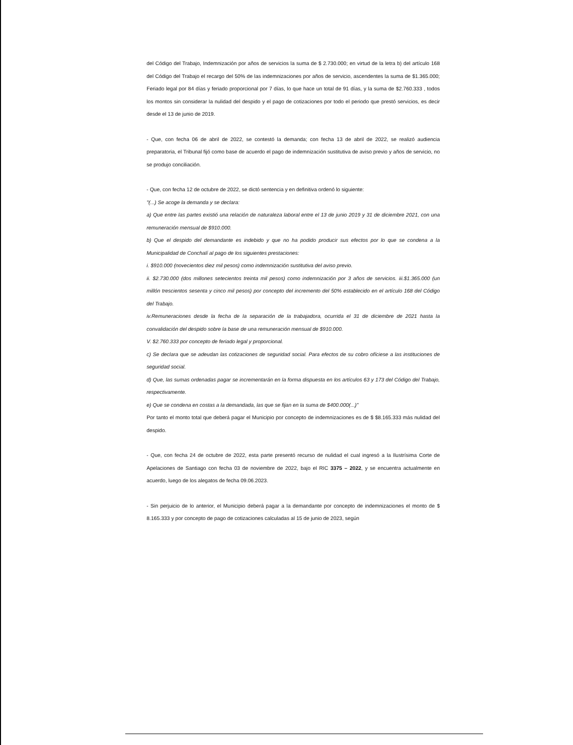del Código del Trabajo, Indemnización por años de servicios la suma de $ 2.730.000; en virtud de la letra b) del artículo 168 del Código del Trabajo el recargo del 50% de las indemnizaciones por años de servicio, ascendentes la suma de $1.365.000; Feriado legal por 84 días y feriado proporcional por 7 días, lo que hace un total de 91 días, y la suma de $2.760.333 , todos los montos sin considerar la nulidad del despido y el pago de cotizaciones por todo el periodo que prestó servicios, es decir desde el 13 de junio de 2019.
- Que, con fecha 06 de abril de 2022, se contestó la demanda; con fecha 13 de abril de 2022, se realizó audiencia preparatoria, el Tribunal fijó como base de acuerdo el pago de indemnización sustitutiva de aviso previo y años de servicio, no se produjo conciliación.
- Que, con fecha 12 de octubre de 2022, se dictó sentencia y en definitiva ordenó lo siguiente:
"(...) Se acoge la demanda y se declara:
a) Que entre las partes existió una relación de naturaleza laboral entre el 13 de junio 2019 y 31 de diciembre 2021, con una remuneración mensual de $910.000.
b) Que el despido del demandante es indebido y que no ha podido producir sus efectos por lo que se condena a la Municipalidad de Conchalí al pago de los siguientes prestaciones:
i. $910.000 (novecientos diez mil pesos) como indemnización sustitutiva del aviso previo.
ii. $2.730.000 (dos millones setecientos treinta mil pesos) como indemnización por 3 años de servicios. iii.$1.365.000 (un millón trescientos sesenta y cinco mil pesos) por concepto del incremento del 50% establecido en el artículo 168 del Código del Trabajo.
iv.Remuneraciones desde la fecha de la separación de la trabajadora, ocurrida el 31 de diciembre de 2021 hasta la convalidación del despido sobre la base de una remuneración mensual de $910.000.
V. $2.760.333 por concepto de feriado legal y proporcional.
c) Se declara que se adeudan las cotizaciones de seguridad social. Para efectos de su cobro ofíciese a las instituciones de seguridad social.
d) Que, las sumas ordenadas pagar se incrementarán en la forma dispuesta en los artículos 63 y 173 del Código del Trabajo, respectivamente.
e) Que se condena en costas a la demandada, las que se fijan en la suma de $400.000(...)"
Por tanto el monto total que deberá pagar el Municipio por concepto de indemnizaciones es de $ $8.165.333 más nulidad del despido.
- Que, con fecha 24 de octubre de 2022, esta parte presentó recurso de nulidad el cual ingresó a la Ilustrísima Corte de Apelaciones de Santiago con fecha 03 de noviembre de 2022, bajo el RIC 3375 – 2022, y se encuentra actualmente en acuerdo, luego de los alegatos de fecha 09.06.2023.
- Sin perjuicio de lo anterior, el Municipio deberá pagar a la demandante por concepto de indemnizaciones el monto de $ 8.165.333 y por concepto de pago de cotizaciones calculadas al 15 de junio de 2023, según